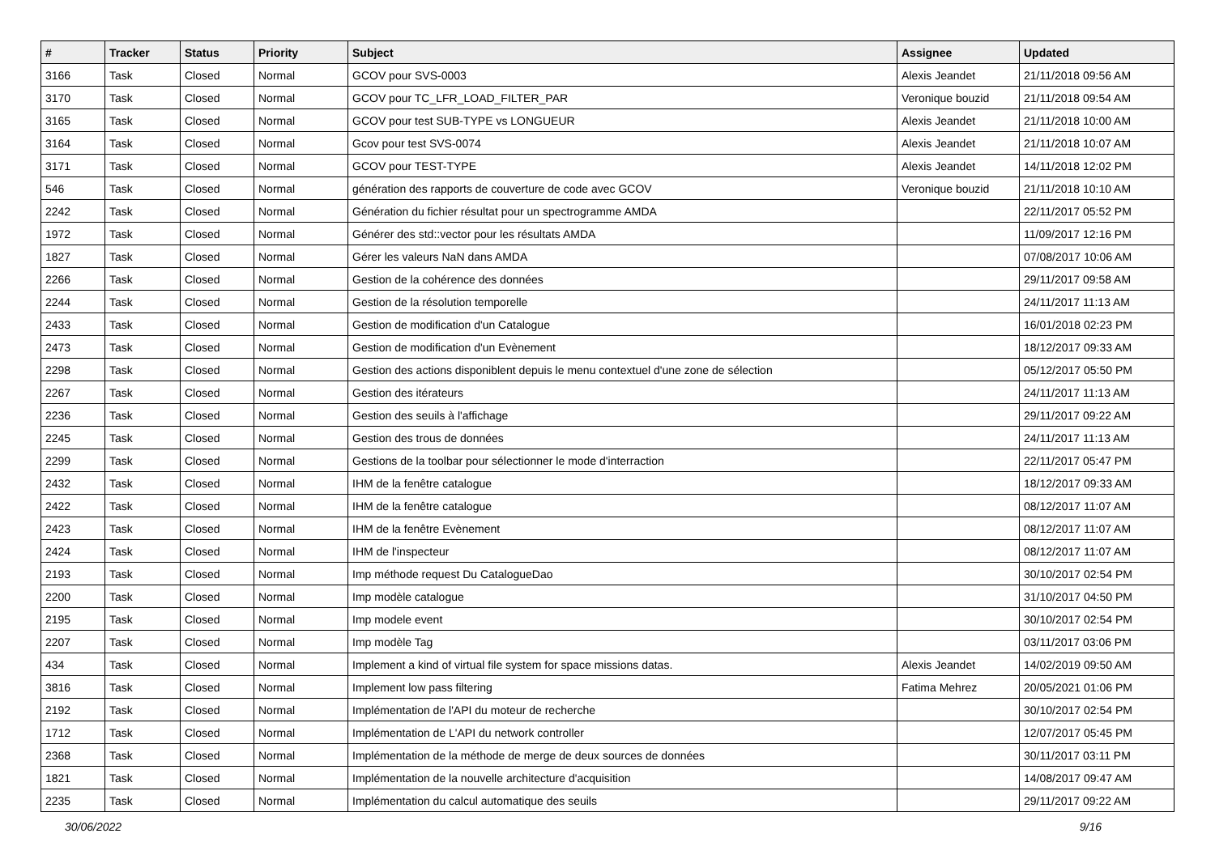| # | Tracker | Status | Priority | Subject | Assignee | Updated |
| --- | --- | --- | --- | --- | --- | --- |
| 3166 | Task | Closed | Normal | GCOV pour SVS-0003 | Alexis Jeandet | 21/11/2018 09:56 AM |
| 3170 | Task | Closed | Normal | GCOV pour TC_LFR_LOAD_FILTER_PAR | Veronique bouzid | 21/11/2018 09:54 AM |
| 3165 | Task | Closed | Normal | GCOV pour test SUB-TYPE vs LONGUEUR | Alexis Jeandet | 21/11/2018 10:00 AM |
| 3164 | Task | Closed | Normal | Gcov pour test SVS-0074 | Alexis Jeandet | 21/11/2018 10:07 AM |
| 3171 | Task | Closed | Normal | GCOV pour TEST-TYPE | Alexis Jeandet | 14/11/2018 12:02 PM |
| 546 | Task | Closed | Normal | génération des rapports de couverture de code avec GCOV | Veronique bouzid | 21/11/2018 10:10 AM |
| 2242 | Task | Closed | Normal | Génération du fichier résultat pour un spectrogramme AMDA | | 22/11/2017 05:52 PM |
| 1972 | Task | Closed | Normal | Générer des std::vector pour les résultats AMDA | | 11/09/2017 12:16 PM |
| 1827 | Task | Closed | Normal | Gérer les valeurs NaN dans AMDA | | 07/08/2017 10:06 AM |
| 2266 | Task | Closed | Normal | Gestion de la cohérence des données | | 29/11/2017 09:58 AM |
| 2244 | Task | Closed | Normal | Gestion de la résolution temporelle | | 24/11/2017 11:13 AM |
| 2433 | Task | Closed | Normal | Gestion de modification d'un Catalogue | | 16/01/2018 02:23 PM |
| 2473 | Task | Closed | Normal | Gestion de modification d'un Evènement | | 18/12/2017 09:33 AM |
| 2298 | Task | Closed | Normal | Gestion des actions disponiblent depuis le menu contextuel d'une zone de sélection | | 05/12/2017 05:50 PM |
| 2267 | Task | Closed | Normal | Gestion des itérateurs | | 24/11/2017 11:13 AM |
| 2236 | Task | Closed | Normal | Gestion des seuils à l'affichage | | 29/11/2017 09:22 AM |
| 2245 | Task | Closed | Normal | Gestion des trous de données | | 24/11/2017 11:13 AM |
| 2299 | Task | Closed | Normal | Gestions de la toolbar pour sélectionner le mode d'interraction | | 22/11/2017 05:47 PM |
| 2432 | Task | Closed | Normal | IHM de la fenêtre catalogue | | 18/12/2017 09:33 AM |
| 2422 | Task | Closed | Normal | IHM de la fenêtre catalogue | | 08/12/2017 11:07 AM |
| 2423 | Task | Closed | Normal | IHM de la fenêtre Evènement | | 08/12/2017 11:07 AM |
| 2424 | Task | Closed | Normal | IHM de l'inspecteur | | 08/12/2017 11:07 AM |
| 2193 | Task | Closed | Normal | Imp méthode request Du CatalogueDao | | 30/10/2017 02:54 PM |
| 2200 | Task | Closed | Normal | Imp modèle catalogue | | 31/10/2017 04:50 PM |
| 2195 | Task | Closed | Normal | Imp modele event | | 30/10/2017 02:54 PM |
| 2207 | Task | Closed | Normal | Imp modèle Tag | | 03/11/2017 03:06 PM |
| 434 | Task | Closed | Normal | Implement a kind of virtual file system for space missions datas. | Alexis Jeandet | 14/02/2019 09:50 AM |
| 3816 | Task | Closed | Normal | Implement low pass filtering | Fatima Mehrez | 20/05/2021 01:06 PM |
| 2192 | Task | Closed | Normal | Implémentation de l'API du moteur de recherche | | 30/10/2017 02:54 PM |
| 1712 | Task | Closed | Normal | Implémentation de L'API du network controller | | 12/07/2017 05:45 PM |
| 2368 | Task | Closed | Normal | Implémentation de la méthode de merge de deux sources de données | | 30/11/2017 03:11 PM |
| 1821 | Task | Closed | Normal | Implémentation de la nouvelle architecture d'acquisition | | 14/08/2017 09:47 AM |
| 2235 | Task | Closed | Normal | Implémentation du calcul automatique des seuils | | 29/11/2017 09:22 AM |
30/06/2022 9/16